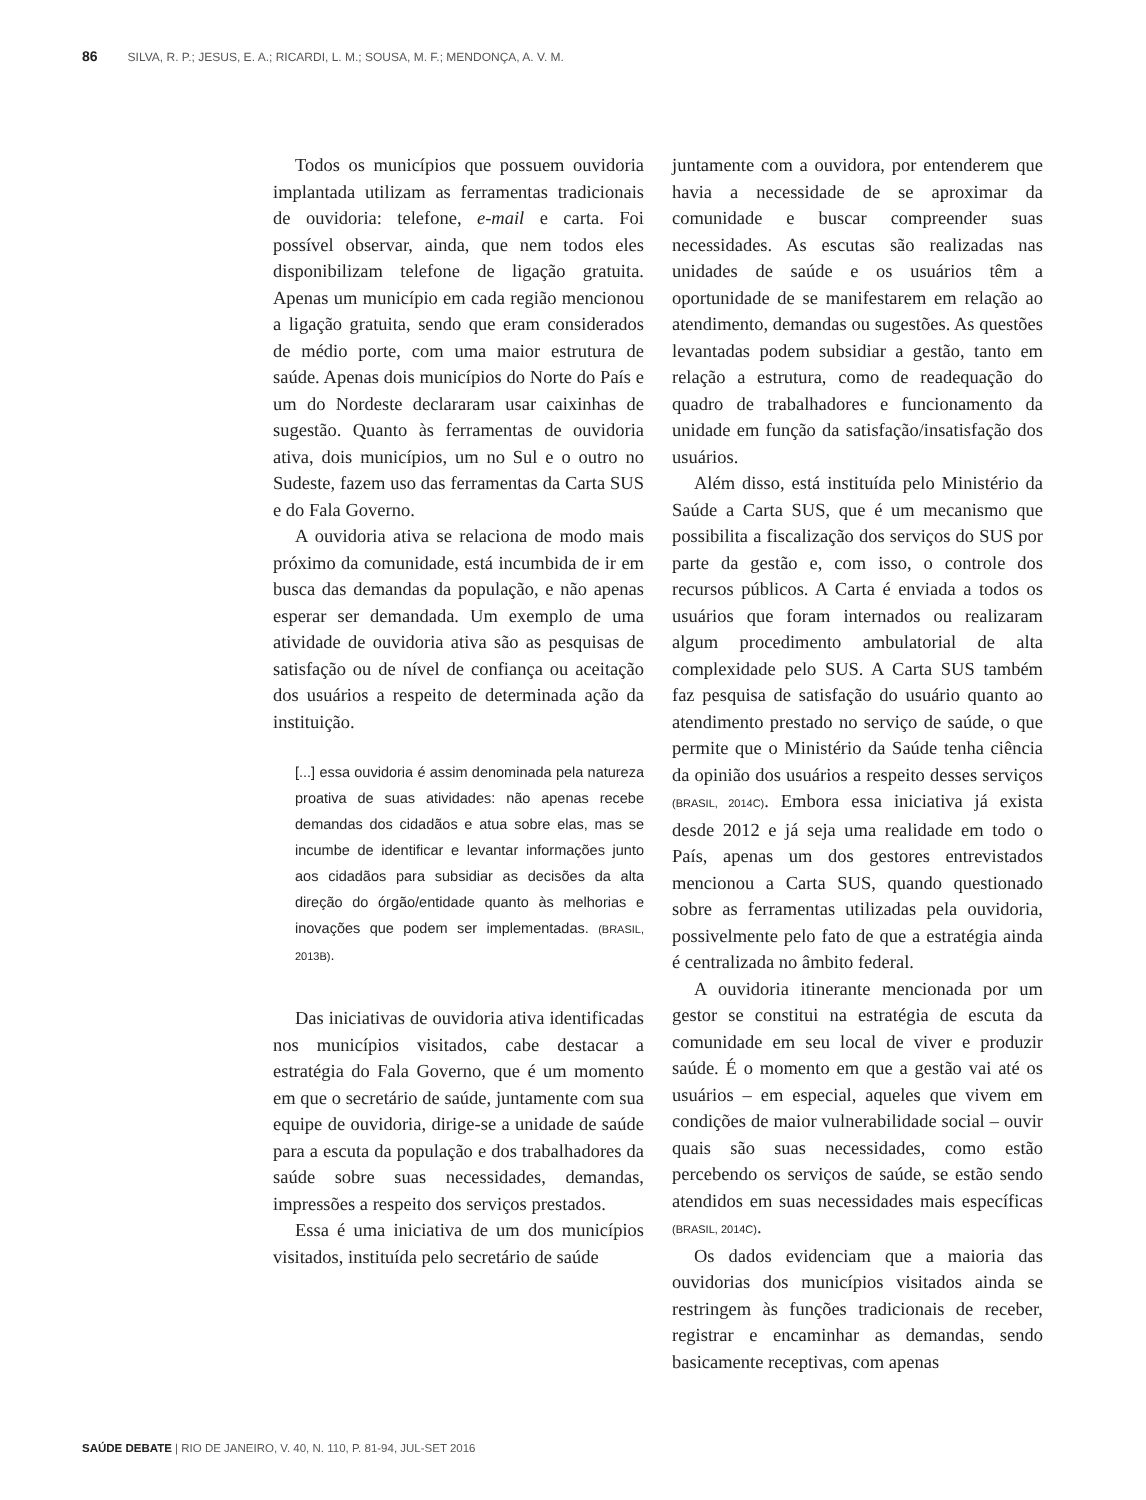86 SILVA, R. P.; JESUS, E. A.; RICARDI, L. M.; SOUSA, M. F.; MENDONÇA, A. V. M.
Todos os municípios que possuem ouvidoria implantada utilizam as ferramentas tradicionais de ouvidoria: telefone, e-mail e carta. Foi possível observar, ainda, que nem todos eles disponibilizam telefone de ligação gratuita. Apenas um município em cada região mencionou a ligação gratuita, sendo que eram considerados de médio porte, com uma maior estrutura de saúde. Apenas dois municípios do Norte do País e um do Nordeste declararam usar caixinhas de sugestão. Quanto às ferramentas de ouvidoria ativa, dois municípios, um no Sul e o outro no Sudeste, fazem uso das ferramentas da Carta SUS e do Fala Governo.
A ouvidoria ativa se relaciona de modo mais próximo da comunidade, está incumbida de ir em busca das demandas da população, e não apenas esperar ser demandada. Um exemplo de uma atividade de ouvidoria ativa são as pesquisas de satisfação ou de nível de confiança ou aceitação dos usuários a respeito de determinada ação da instituição.
[...] essa ouvidoria é assim denominada pela natureza proativa de suas atividades: não apenas recebe demandas dos cidadãos e atua sobre elas, mas se incumbe de identificar e levantar informações junto aos cidadãos para subsidiar as decisões da alta direção do órgão/entidade quanto às melhorias e inovações que podem ser implementadas. (BRASIL, 2013B).
Das iniciativas de ouvidoria ativa identificadas nos municípios visitados, cabe destacar a estratégia do Fala Governo, que é um momento em que o secretário de saúde, juntamente com sua equipe de ouvidoria, dirige-se a unidade de saúde para a escuta da população e dos trabalhadores da saúde sobre suas necessidades, demandas, impressões a respeito dos serviços prestados.
Essa é uma iniciativa de um dos municípios visitados, instituída pelo secretário de saúde
juntamente com a ouvidora, por entenderem que havia a necessidade de se aproximar da comunidade e buscar compreender suas necessidades. As escutas são realizadas nas unidades de saúde e os usuários têm a oportunidade de se manifestarem em relação ao atendimento, demandas ou sugestões. As questões levantadas podem subsidiar a gestão, tanto em relação a estrutura, como de readequação do quadro de trabalhadores e funcionamento da unidade em função da satisfação/insatisfação dos usuários.
Além disso, está instituída pelo Ministério da Saúde a Carta SUS, que é um mecanismo que possibilita a fiscalização dos serviços do SUS por parte da gestão e, com isso, o controle dos recursos públicos. A Carta é enviada a todos os usuários que foram internados ou realizaram algum procedimento ambulatorial de alta complexidade pelo SUS. A Carta SUS também faz pesquisa de satisfação do usuário quanto ao atendimento prestado no serviço de saúde, o que permite que o Ministério da Saúde tenha ciência da opinião dos usuários a respeito desses serviços (BRASIL, 2014C). Embora essa iniciativa já exista desde 2012 e já seja uma realidade em todo o País, apenas um dos gestores entrevistados mencionou a Carta SUS, quando questionado sobre as ferramentas utilizadas pela ouvidoria, possivelmente pelo fato de que a estratégia ainda é centralizada no âmbito federal.
A ouvidoria itinerante mencionada por um gestor se constitui na estratégia de escuta da comunidade em seu local de viver e produzir saúde. É o momento em que a gestão vai até os usuários – em especial, aqueles que vivem em condições de maior vulnerabilidade social – ouvir quais são suas necessidades, como estão percebendo os serviços de saúde, se estão sendo atendidos em suas necessidades mais específicas (BRASIL, 2014C).
Os dados evidenciam que a maioria das ouvidorias dos municípios visitados ainda se restringem às funções tradicionais de receber, registrar e encaminhar as demandas, sendo basicamente receptivas, com apenas
SAÚDE DEBATE | RIO DE JANEIRO, V. 40, N. 110, P. 81-94, JUL-SET 2016